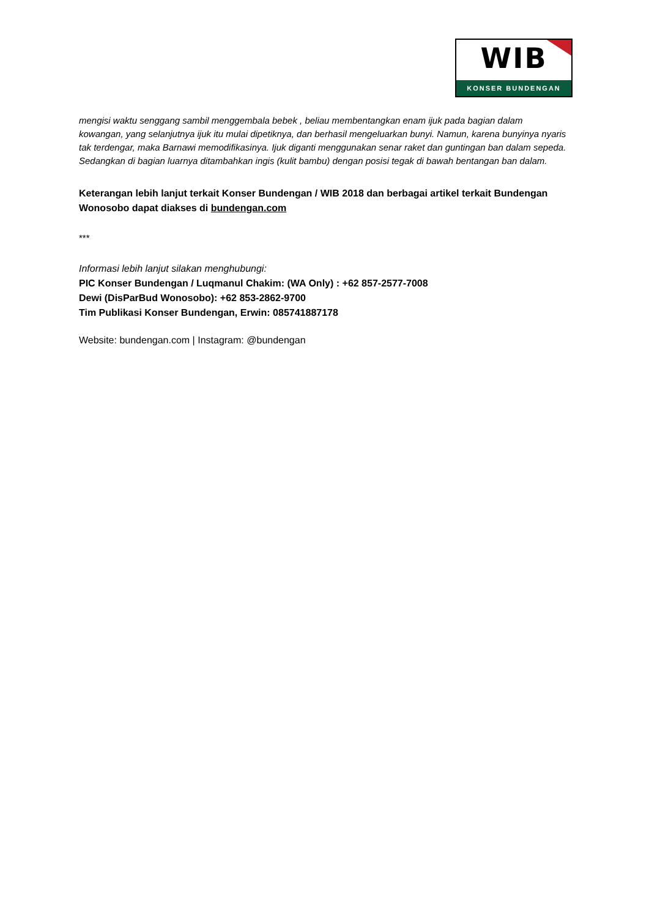WIB
KONSER BUNDENGAN
mengisi waktu senggang sambil menggembala bebek , beliau membentangkan enam ijuk pada bagian dalam kowangan, yang selanjutnya ijuk itu mulai dipetiknya, dan berhasil mengeluarkan bunyi. Namun, karena bunyinya nyaris tak terdengar, maka Barnawi memodifikasinya. Ijuk diganti menggunakan senar raket dan guntingan ban dalam sepeda. Sedangkan di bagian luarnya ditambahkan ingis (kulit bambu) dengan posisi tegak di bawah bentangan ban dalam.
Keterangan lebih lanjut terkait Konser Bundengan / WIB 2018 dan berbagai artikel terkait Bundengan Wonosobo dapat diakses di bundengan.com
***
Informasi lebih lanjut silakan menghubungi:
PIC Konser Bundengan / Luqmanul Chakim: (WA Only) : +62 857-2577-7008
Dewi (DisParBud Wonosobo): +62 853-2862-9700
Tim Publikasi Konser Bundengan, Erwin: 085741887178
Website: bundengan.com | Instagram: @bundengan